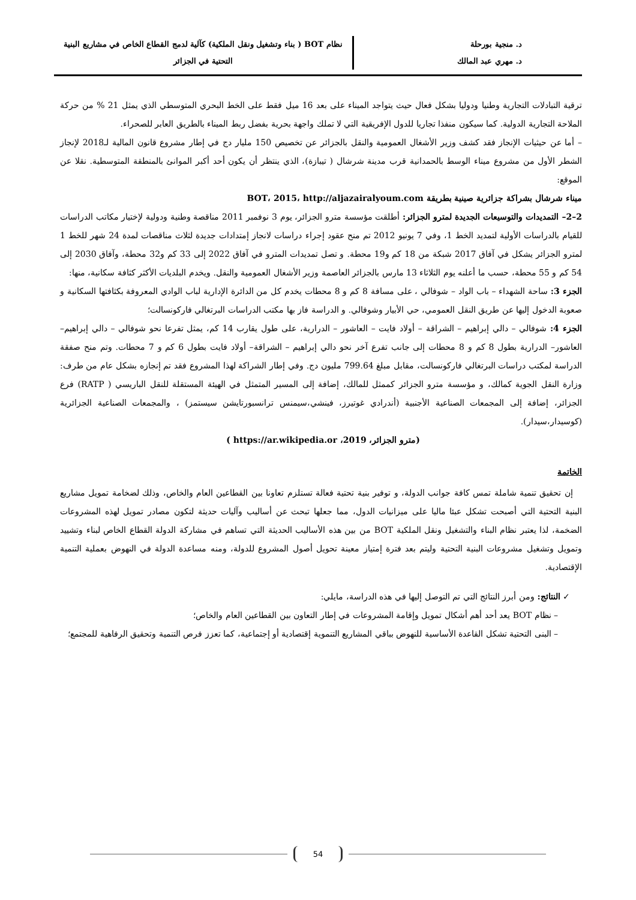د. منجية بورحلة
د. مهري عبد المالك
نظام BOT ( بناء وتشغيل ونقل الملكية) كآلية لدمج القطاع الخاص في مشاريع البنية
التحتية في الجزائر
ترقية التبادلات التجارية وطنيا ودوليا بشكل فعال حيث يتواجد الميناء على بعد 16 ميل فقط على الخط البحري المتوسطي الذي يمثل 21 % من حركة الملاحة التجارية الدولية. كما سيكون منفذا تجاريا للدول الإفريقية التي لا تملك واجهة بحرية بفضل ربط الميناء بالطريق العابر للصحراء.
– أما عن حيثيات الإنجاز فقد كشف وزير الأشغال العمومية والنقل بالجزائر عن تخصيص 150 مليار دج في إطار مشروع قانون المالية لـ2018 لإنجاز الشطر الأول من مشروع ميناء الوسط بالحمدانية قرب مدينة شرشال ( تيبازة)، الذي ينتظر أن يكون أحد أكبر الموانئ بالمنطقة المتوسطية. نقلا عن الموقع:
ميناء شرشال بشراكة جزائرية صينية بطريقة BOT، 2015، http://aljazairalyoum.com
2–2– التمديدات والتوسيعات الجديدة لمترو الجزائر: أطلقت مؤسسة مترو الجزائر، يوم 3 نوفمبر 2011 مناقصة وطنية ودولية لإختيار مكاتب الدراسات للقيام بالدراسات الأولية لتمديد الخط 1، وفي 7 يونيو 2012 تم منح عقود إجراء دراسات لانجاز إمتدادات جديدة لثلاث مناقصات لمدة 24 شهر للخط 1 لمترو الجزائر يشكل في آفاق 2017 شبكة من 18 كم و19 محطة. و تصل تمديدات المترو في آفاق 2022 إلى 33 كم و32 محطة، وآفاق 2030 إلى 54 كم و 55 محطة، حسب ما أعلنه يوم الثلاثاء 13 مارس بالجزائر العاصمة وزير الأشغال العمومية والنقل. ويخدم البلديات الأكثر كثافة سكانية، منها:
الجزء 3: ساحة الشهداء – باب الواد – شوفالي ، على مسافة 8 كم و 8 محطات يخدم كل من الدائرة الإدارية لباب الوادي المعروفة بكثافتها السكانية و صعوبة الدخول إليها عن طريق النقل العمومي، حي الأبيار وشوفالي. و الدراسة فاز بها مكتب الدراسات البرتغالي فاركونسالت؛
الجزء 4: شوفالي – دالي إبراهيم – الشراقة – أولاد فايت – العاشور – الدرارية، على طول يقارب 14 كم، يمثل تفرعا نحو شوفالي – دالي إبراهيم– العاشور– الدرارية بطول 8 كم و 8 محطات إلى جانب تفرع آخر نحو دالي إبراهيم – الشراقة– أولاد فايت بطول 6 كم و 7 محطات. وتم منح صفقة الدراسة لمكتب دراسات البرتغالي فاركونسالت، مقابل مبلغ 799.64 مليون دج. وفي إطار الشراكة لهذا المشروع فقد تم إنجازه بشكل عام من طرف: وزارة النقل الجوية كمالك، و مؤسسة مترو الجزائر كممثل للمالك، إضافة إلى المسير المتمثل في الهيئة المستقلة للنقل الباريسي ( RATP) فرع الجزائر، إضافة إلى المجمعات الصناعية الأجنبية (أندرادي غوتيرز، فينشي،سيمنس ترانسبورتايشن سيستمز) ، والمجمعات الصناعية الجزائرية (كوسيدار،سيدار).
(مترو الجزائر، https://ar.wikipedia.or ،2019 )
الخاتمة
إن تحقيق تنمية شاملة تمس كافة جوانب الدولة، و توفير بنية تحتية فعالة تستلزم تعاونا بين القطاعين العام والخاص، وذلك لضخامة تمويل مشاريع البنية التحتية التي أصبحت تشكل عبئا ماليا على ميزانيات الدول، مما جعلها تبحث عن أساليب وآليات حديثة لتكون مصادر تمويل لهذه المشروعات الضخمة، لذا يعتبر نظام البناء والتشغيل ونقل الملكية BOT من بين هذه الأساليب الحديثة التي تساهم في مشاركة الدولة القطاع الخاص لبناء وتشييد وتمويل وتشغيل مشروعات البنية التحتية وليتم بعد فترة إمتياز معينة تحويل أصول المشروع للدولة، ومنه مساعدة الدولة في النهوض بعملية التنمية الإقتصادية.
✓ النتائج: ومن أبرز النتائج التي تم التوصل إليها في هذه الدراسة، مايلي:
– نظام BOT يعد أحد أهم أشكال تمويل وإقامة المشروعات في إطار التعاون بين القطاعين العام والخاص؛
– البنى التحتية تشكل القاعدة الأساسية للنهوض بباقي المشاريع التنموية إقتصادية أو إجتماعية، كما تعزز فرص التنمية وتحقيق الرفاهية للمجتمع؛
54